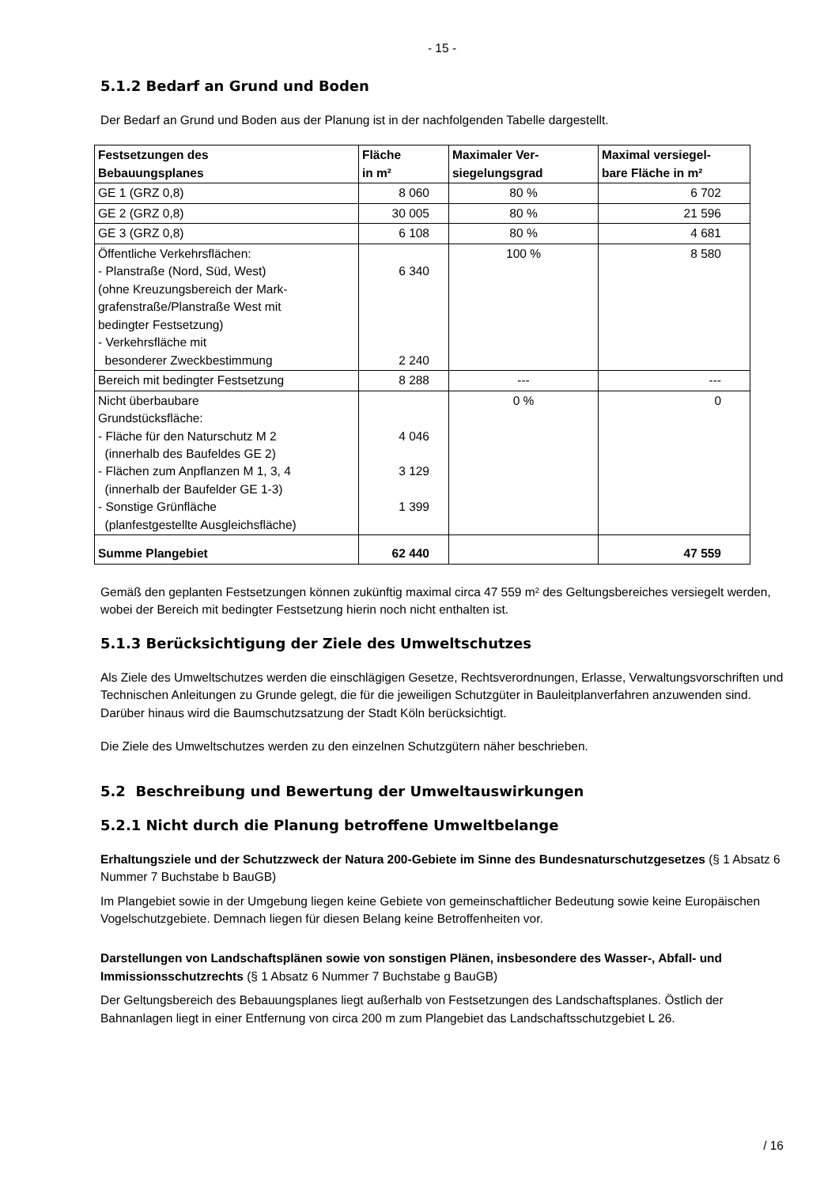- 15 -
5.1.2 Bedarf an Grund und Boden
Der Bedarf an Grund und Boden aus der Planung ist in der nachfolgenden Tabelle dargestellt.
| Festsetzungen des Bebauungsplanes | Fläche in m² | Maximaler Ver- siegelungsgrad | Maximal versiegel- bare Fläche in m² |
| --- | --- | --- | --- |
| GE 1 (GRZ 0,8) | 8 060 | 80 % | 6 702 |
| GE 2 (GRZ 0,8) | 30 005 | 80 % | 21 596 |
| GE 3 (GRZ 0,8) | 6 108 | 80 % | 4 681 |
| Öffentliche Verkehrsflächen: - Planstraße (Nord, Süd, West) (ohne Kreuzungsbereich der Mark- grafenstraße/Planstraße West mit bedingter Festsetzung) - Verkehrsfläche mit besonderer Zweckbestimmung | 6 340 2 240 | 100 % | 8 580 |
| Bereich mit bedingter Festsetzung | 8 288 | --- | --- |
| Nicht überbaubare Grundstücksfläche: - Fläche für den Naturschutz M 2 (innerhalb des Baufeldes GE 2) - Flächen zum Anpflanzen M 1, 3, 4 (innerhalb der Baufelder GE 1-3) - Sonstige Grünfläche (planfestgestellte Ausgleichsfläche) | 4 046 3 129 1 399 | 0 % | 0 |
| Summe Plangebiet | 62 440 | | 47 559 |
Gemäß den geplanten Festsetzungen können zukünftig maximal circa 47 559 m² des Geltungsbe­reiches versiegelt werden, wobei der Bereich mit bedingter Festsetzung hierin noch nicht enthalten ist.
5.1.3 Berücksichtigung der Ziele des Umweltschutzes
Als Ziele des Umweltschutzes werden die einschlägigen Gesetze, Rechtsverordnungen, Erlasse, Verwaltungsvorschriften und Technischen Anleitungen zu Grunde gelegt, die für die jeweiligen Schutzgüter in Bauleitplanverfahren anzuwenden sind. Darüber hinaus wird die Baumschutzsat­zung der Stadt Köln berücksichtigt.
Die Ziele des Umweltschutzes werden zu den einzelnen Schutzgütern näher beschrieben.
5.2 Beschreibung und Bewertung der Umweltauswirkungen
5.2.1 Nicht durch die Planung betroffene Umweltbelange
Erhaltungsziele und der Schutzzweck der Natura 200-Gebiete im Sinne des Bundesnatur­schutzgesetzes (§ 1 Absatz 6 Nummer 7 Buchstabe b BauGB)
Im Plangebiet sowie in der Umgebung liegen keine Gebiete von gemeinschaftlicher Bedeutung sowie keine Europäischen Vogelschutzgebiete. Demnach liegen für diesen Belang keine Betrof­fenheiten vor.
Darstellungen von Landschaftsplänen sowie von sonstigen Plänen, insbesondere des Was­ser-, Abfall- und Immissionsschutzrechts (§ 1 Absatz 6 Nummer 7 Buchstabe g BauGB)
Der Geltungsbereich des Bebauungsplanes liegt außerhalb von Festsetzungen des Landschafts­planes. Östlich der Bahnanlagen liegt in einer Entfernung von circa 200 m zum Plangebiet das Landschaftsschutzgebiet L 26.
/ 16